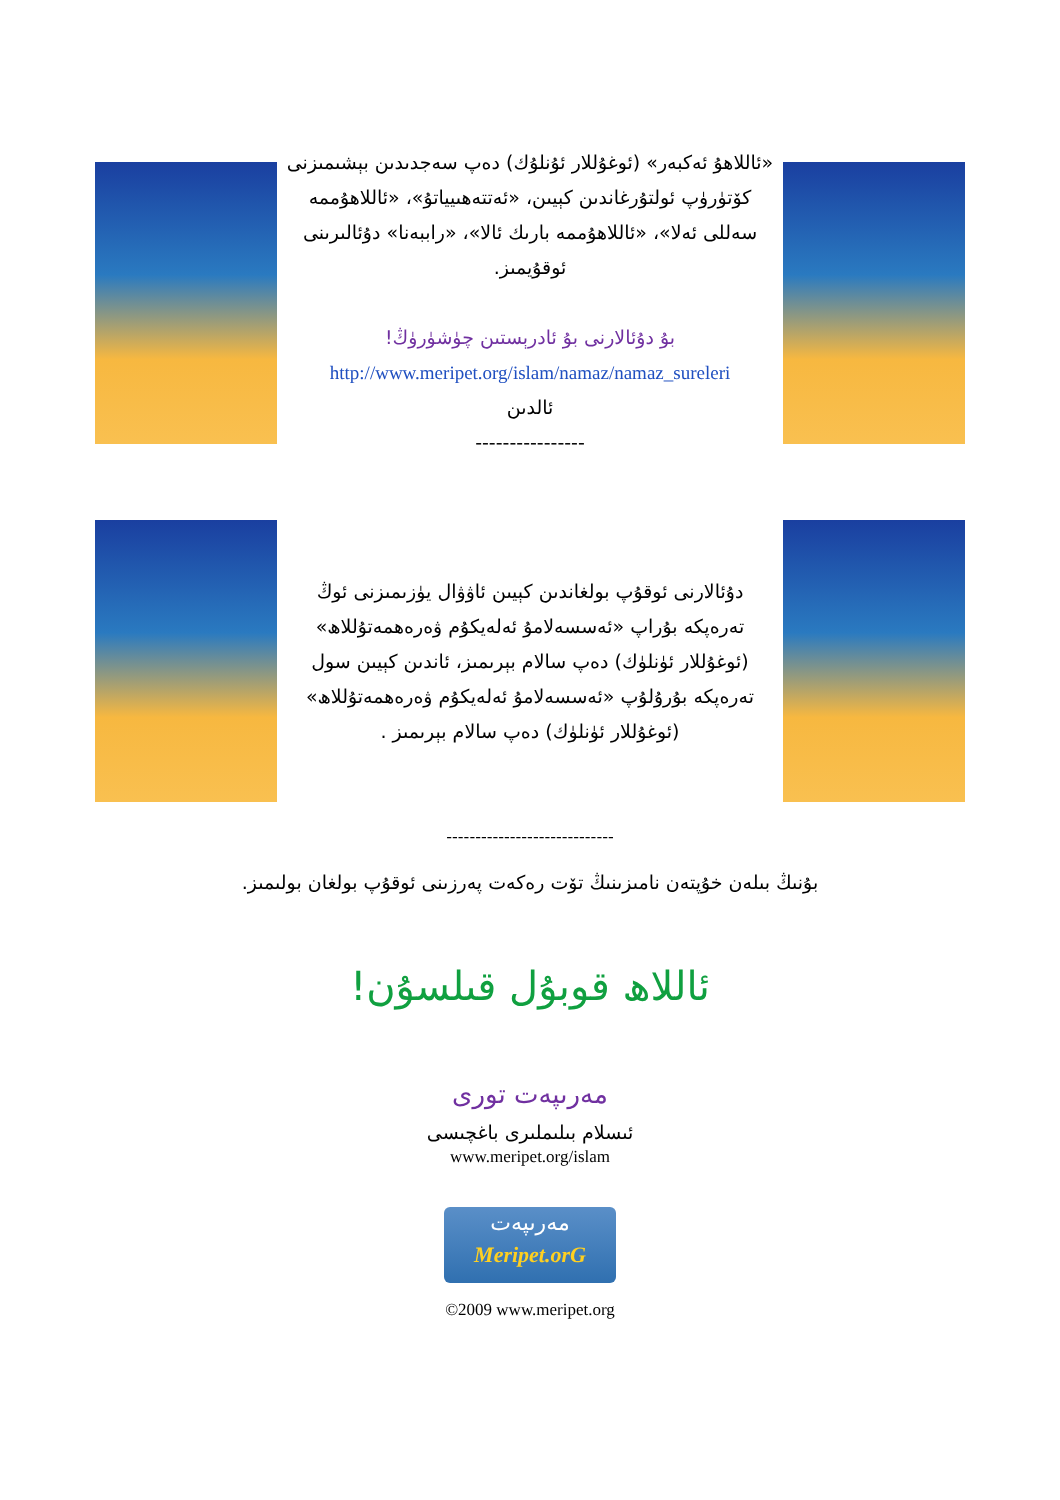«ئاللاھۇ ئەكبەر» (ئوغۇللار ئۇنلۇك) دەپ سەجدىدىن بېشىمىزنى كۆتۈرۈپ ئولتۇرغاندىن كېيىن، «ئەتتەھىيياتۇ»، «ئاللاھۇممە سەللى ئەلا»، «ئاللاھۇممە بارىك ئالا»، «راببەنا» دۇئالىرىنى ئوقۇيمىز.
بۇ دۇئالارنى بۇ ئادرېستىن چۈشۈرۈڭ!
http://www.meripet.org/islam/namaz/namaz_sureleri
ئالدىن
----------------
دۇئالارنى ئوقۇپ بولغاندىن كېيىن ئاۋۋال يۈزىمىزنى ئوڭ تەرەپكە بۇراپ «ئەسسەلامۇ ئەلەيكۇم ۋەرەھمەتۇللاھ» (ئوغۇللار ئۈنلۈك) دەپ سالام بېرىمىز، ئاندىن كېيىن سول تەرەپكە بۇرۇلۇپ «ئەسسەلامۇ ئەلەيكۇم ۋەرەھمەتۇللاھ» (ئوغۇللار ئۈنلۈك) دەپ سالام بېرىمىز .
-----------------------------
بۇنىڭ بىلەن خۇپتەن نامىزىنىڭ تۆت رەكەت پەرزىنى ئوقۇپ بولغان بولىمىز.
ئاللاھ قوبۇل قىلسۇن!
مەرىپەت تورى
ئىسلام بىلىملىرى باغچىسى
www.meripet.org/islam
مەرىپەت
Meripet.orG
©2009 www.meripet.org